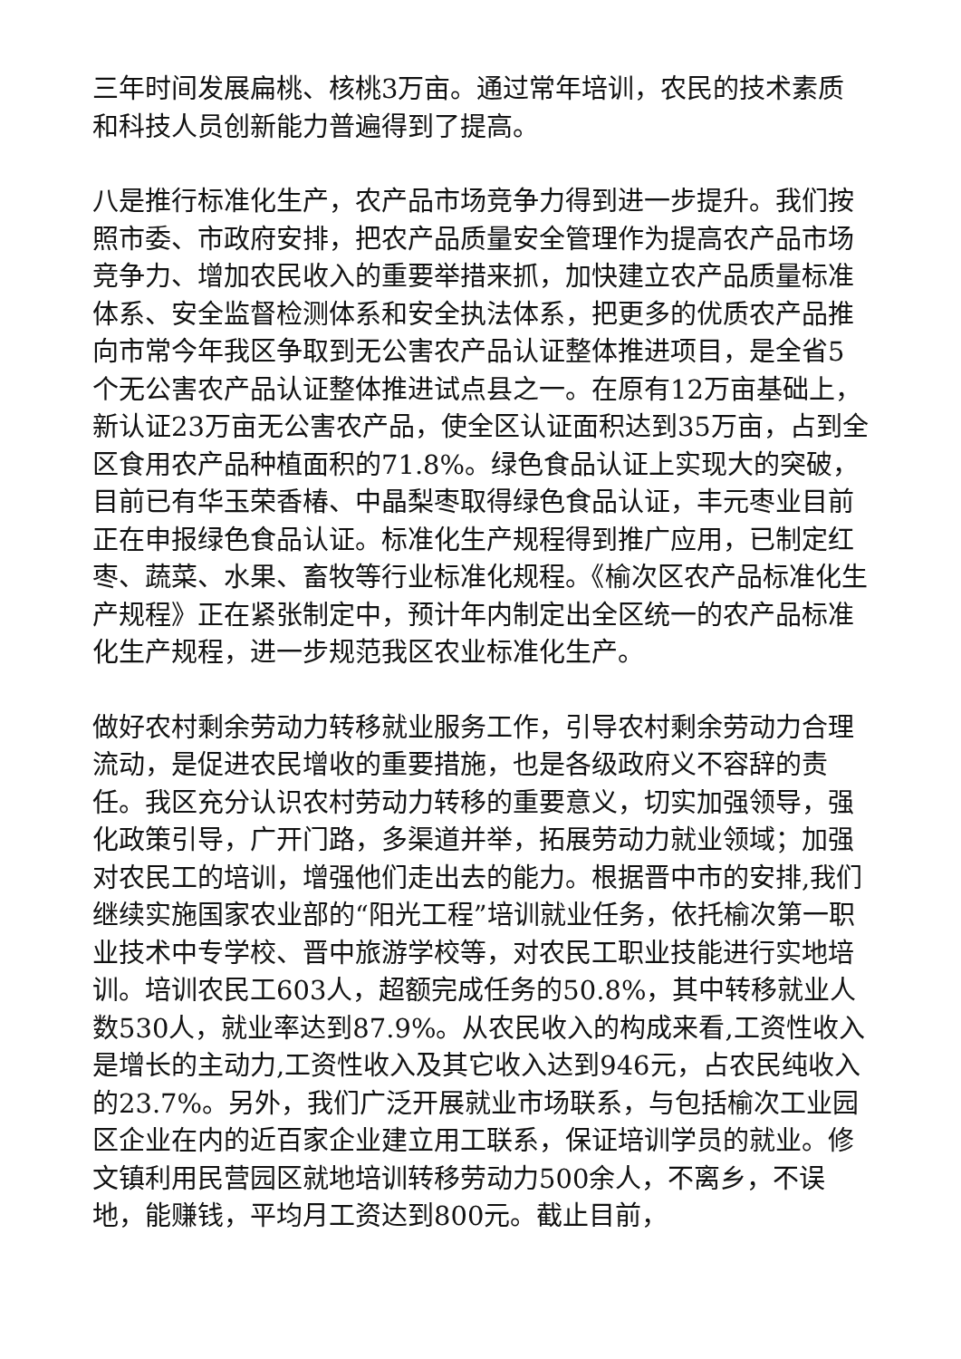三年时间发展扁桃、核桃3万亩。通过常年培训，农民的技术素质和科技人员创新能力普遍得到了提高。
八是推行标准化生产，农产品市场竞争力得到进一步提升。我们按照市委、市政府安排，把农产品质量安全管理作为提高农产品市场竞争力、增加农民收入的重要举措来抓，加快建立农产品质量标准体系、安全监督检测体系和安全执法体系，把更多的优质农产品推向市常今年我区争取到无公害农产品认证整体推进项目，是全省5个无公害农产品认证整体推进试点县之一。在原有12万亩基础上，新认证23万亩无公害农产品，使全区认证面积达到35万亩，占到全区食用农产品种植面积的71.8%。绿色食品认证上实现大的突破，目前已有华玉荣香椿、中晶梨枣取得绿色食品认证，丰元枣业目前正在申报绿色食品认证。标准化生产规程得到推广应用，已制定红枣、蔬菜、水果、畜牧等行业标准化规程。《榆次区农产品标准化生产规程》正在紧张制定中，预计年内制定出全区统一的农产品标准化生产规程，进一步规范我区农业标准化生产。
做好农村剩余劳动力转移就业服务工作，引导农村剩余劳动力合理流动，是促进农民增收的重要措施，也是各级政府义不容辞的责任。我区充分认识农村劳动力转移的重要意义，切实加强领导，强化政策引导，广开门路，多渠道并举，拓展劳动力就业领域；加强对农民工的培训，增强他们走出去的能力。根据晋中市的安排,我们继续实施国家农业部的“阳光工程”培训就业任务，依托榆次第一职业技术中专学校、晋中旅游学校等，对农民工职业技能进行实地培训。培训农民工603人，超额完成任务的50.8%，其中转移就业人数530人，就业率达到87.9%。从农民收入的构成来看,工资性收入是增长的主动力,工资性收入及其它收入达到946元，占农民纯收入的23.7%。另外，我们广泛开展就业市场联系，与包括榆次工业园区企业在内的近百家企业建立用工联系，保证培训学员的就业。修文镇利用民营园区就地培训转移劳动力500余人，不离乡，不误地，能赚钱，平均月工资达到800元。截止目前，